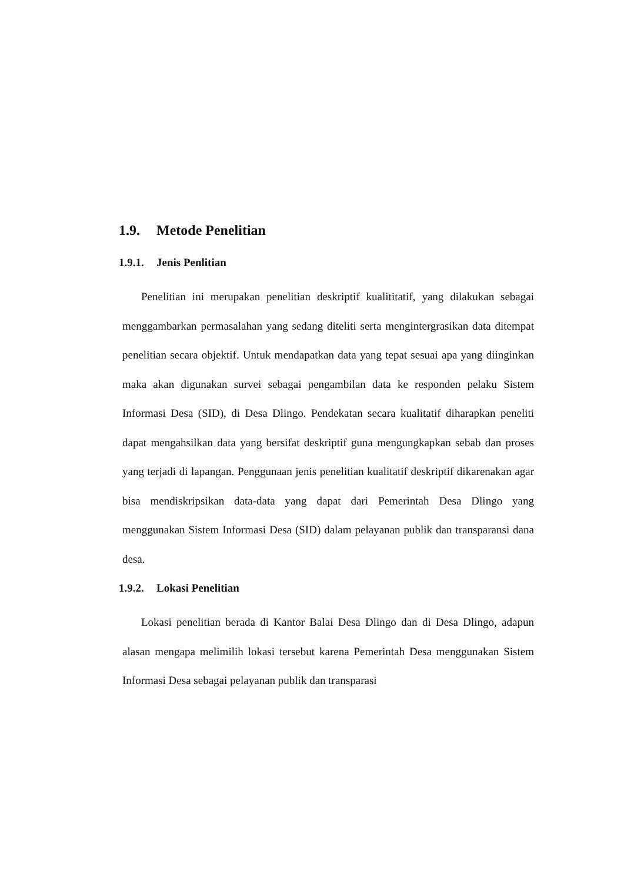1.9. Metode Penelitian
1.9.1. Jenis Penlitian
Penelitian ini merupakan penelitian deskriptif kualititatif, yang dilakukan sebagai menggambarkan permasalahan yang sedang diteliti serta mengintergrasikan data ditempat penelitian secara objektif. Untuk mendapatkan data yang tepat sesuai apa yang diinginkan maka akan digunakan survei sebagai pengambilan data ke responden pelaku Sistem Informasi Desa (SID), di Desa Dlingo. Pendekatan secara kualitatif diharapkan peneliti dapat mengahsilkan data yang bersifat deskriptif guna mengungkapkan sebab dan proses yang terjadi di lapangan. Penggunaan jenis penelitian kualitatif deskriptif dikarenakan agar bisa mendiskripsikan data-data yang dapat dari Pemerintah Desa Dlingo yang menggunakan Sistem Informasi Desa (SID) dalam pelayanan publik dan transparansi dana desa.
1.9.2. Lokasi Penelitian
Lokasi penelitian berada di Kantor Balai Desa Dlingo dan di Desa Dlingo, adapun alasan mengapa melimilih lokasi tersebut karena Pemerintah Desa menggunakan Sistem Informasi Desa sebagai pelayanan publik dan transparasi